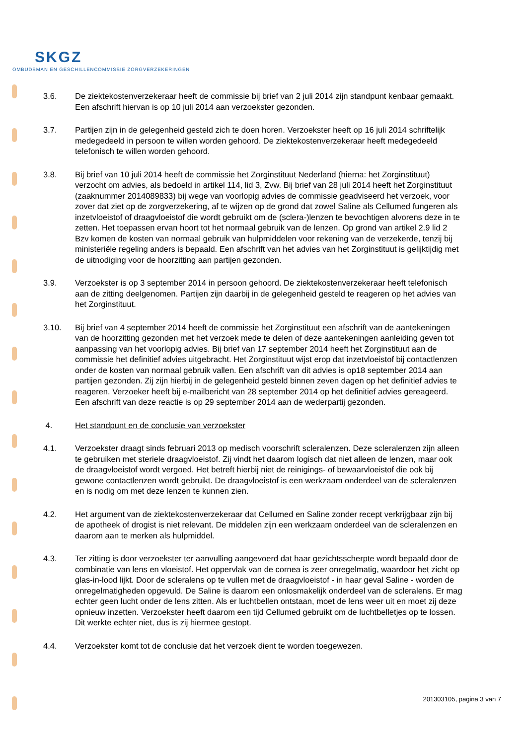SKGZ
OMBUDSMAN EN GESCHILLENCOMMISSIE ZORGVERZEKERINGEN
3.6. De ziektekostenverzekeraar heeft de commissie bij brief van 2 juli 2014 zijn standpunt kenbaar gemaakt. Een afschrift hiervan is op 10 juli 2014 aan verzoekster gezonden.
3.7. Partijen zijn in de gelegenheid gesteld zich te doen horen. Verzoekster heeft op 16 juli 2014 schriftelijk medegedeeld in persoon te willen worden gehoord. De ziektekostenverzekeraar heeft medegedeeld telefonisch te willen worden gehoord.
3.8. Bij brief van 10 juli 2014 heeft de commissie het Zorginstituut Nederland (hierna: het Zorginstituut) verzocht om advies, als bedoeld in artikel 114, lid 3, Zvw. Bij brief van 28 juli 2014 heeft het Zorginstituut (zaaknummer 2014089833) bij wege van voorlopig advies de commissie geadviseerd het verzoek, voor zover dat ziet op de zorgverzekering, af te wijzen op de grond dat zowel Saline als Cellumed fungeren als inzetvloeistof of draagvloeistof die wordt gebruikt om de (sclera-)lenzen te bevochtigen alvorens deze in te zetten. Het toepassen ervan hoort tot het normaal gebruik van de lenzen. Op grond van artikel 2.9 lid 2 Bzv komen de kosten van normaal gebruik van hulpmiddelen voor rekening van de verzekerde, tenzij bij ministeriële regeling anders is bepaald. Een afschrift van het advies van het Zorginstituut is gelijktijdig met de uitnodiging voor de hoorzitting aan partijen gezonden.
3.9. Verzoekster is op 3 september 2014 in persoon gehoord. De ziektekostenverzekeraar heeft telefonisch aan de zitting deelgenomen. Partijen zijn daarbij in de gelegenheid gesteld te reageren op het advies van het Zorginstituut.
3.10. Bij brief van 4 september 2014 heeft de commissie het Zorginstituut een afschrift van de aantekeningen van de hoorzitting gezonden met het verzoek mede te delen of deze aantekeningen aanleiding geven tot aanpassing van het voorlopig advies. Bij brief van 17 september 2014 heeft het Zorginstituut aan de commissie het definitief advies uitgebracht. Het Zorginstituut wijst erop dat inzetvloeistof bij contactlenzen onder de kosten van normaal gebruik vallen. Een afschrift van dit advies is op18 september 2014 aan partijen gezonden. Zij zijn hierbij in de gelegenheid gesteld binnen zeven dagen op het definitief advies te reageren. Verzoeker heeft bij e-mailbericht van 28 september 2014 op het definitief advies gereageerd. Een afschrift van deze reactie is op 29 september 2014 aan de wederpartij gezonden.
4. Het standpunt en de conclusie van verzoekster
4.1. Verzoekster draagt sinds februari 2013 op medisch voorschrift scleralenzen. Deze scleralenzen zijn alleen te gebruiken met steriele draagvloeistof. Zij vindt het daarom logisch dat niet alleen de lenzen, maar ook de draagvloeistof wordt vergoed. Het betreft hierbij niet de reinigings- of bewaarvloeistof die ook bij gewone contactlenzen wordt gebruikt. De draagvloeistof is een werkzaam onderdeel van de scleralenzen en is nodig om met deze lenzen te kunnen zien.
4.2. Het argument van de ziektekostenverzekeraar dat Cellumed en Saline zonder recept verkrijgbaar zijn bij de apotheek of drogist is niet relevant. De middelen zijn een werkzaam onderdeel van de scleralenzen en daarom aan te merken als hulpmiddel.
4.3. Ter zitting is door verzoekster ter aanvulling aangevoerd dat haar gezichtsscherpte wordt bepaald door de combinatie van lens en vloeistof. Het oppervlak van de cornea is zeer onregelmatig, waardoor het zicht op glas-in-lood lijkt. Door de scleralens op te vullen met de draagvloeistof - in haar geval Saline - worden de onregelmatigheden opgevuld. De Saline is daarom een onlosmakelijk onderdeel van de scleralens. Er mag echter geen lucht onder de lens zitten. Als er luchtbellen ontstaan, moet de lens weer uit en moet zij deze opnieuw inzetten. Verzoekster heeft daarom een tijd Cellumed gebruikt om de luchtbelletjes op te lossen. Dit werkte echter niet, dus is zij hiermee gestopt.
4.4. Verzoekster komt tot de conclusie dat het verzoek dient te worden toegewezen.
201303105, pagina 3 van 7